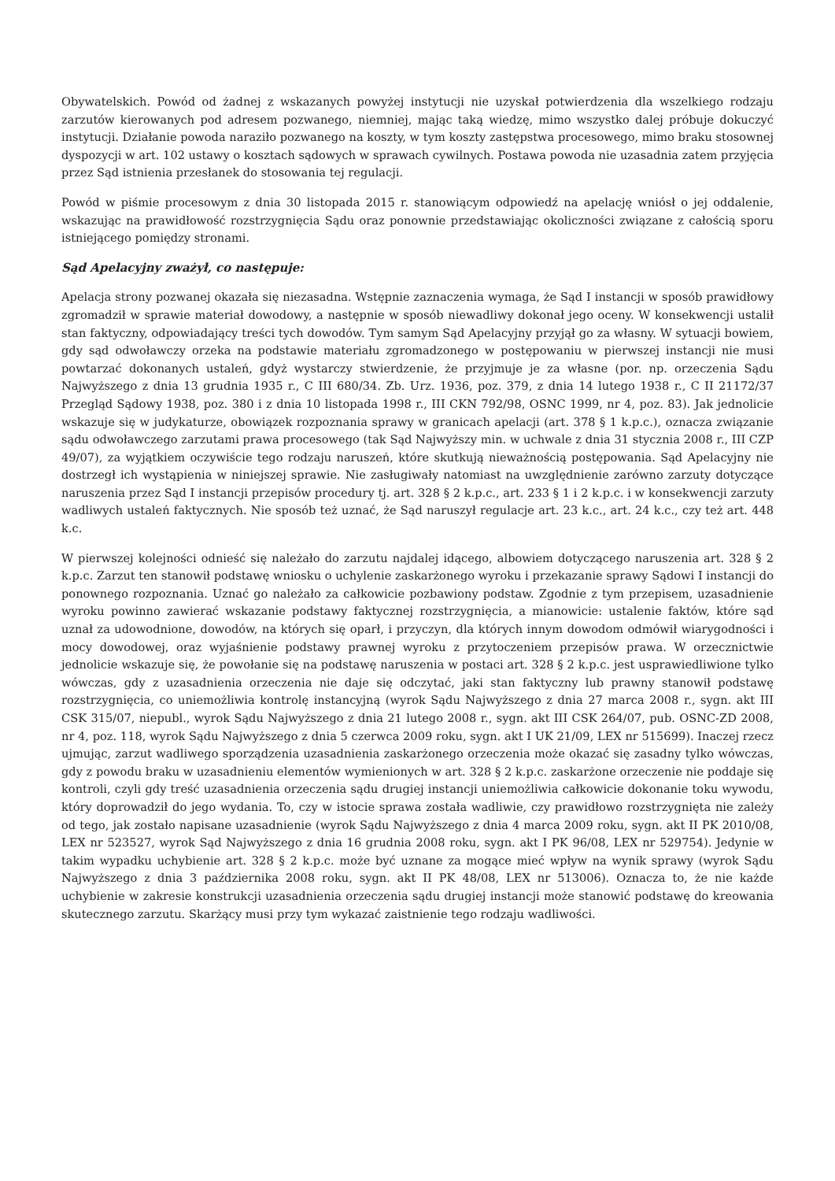Obywatelskich. Powód od żadnej z wskazanych powyżej instytucji nie uzyskał potwierdzenia dla wszelkiego rodzaju zarzutów kierowanych pod adresem pozwanego, niemniej, mając taką wiedzę, mimo wszystko dalej próbuje dokuczyć instytucji. Działanie powoda naraziło pozwanego na koszty, w tym koszty zastępstwa procesowego, mimo braku stosownej dyspozycji w art. 102 ustawy o kosztach sądowych w sprawach cywilnych. Postawa powoda nie uzasadnia zatem przyjęcia przez Sąd istnienia przesłanek do stosowania tej regulacji.
Powód w piśmie procesowym z dnia 30 listopada 2015 r. stanowiącym odpowiedź na apelację wniósł o jej oddalenie, wskazując na prawidłowość rozstrzygnięcia Sądu oraz ponownie przedstawiając okoliczności związane z całością sporu istniejącego pomiędzy stronami.
Sąd Apelacyjny zważył, co następuje:
Apelacja strony pozwanej okazała się niezasadna. Wstępnie zaznaczenia wymaga, że Sąd I instancji w sposób prawidłowy zgromadził w sprawie materiał dowodowy, a następnie w sposób niewadliwy dokonał jego oceny. W konsekwencji ustalił stan faktyczny, odpowiadający treści tych dowodów. Tym samym Sąd Apelacyjny przyjął go za własny. W sytuacji bowiem, gdy sąd odwoławczy orzeka na podstawie materiału zgromadzonego w postępowaniu w pierwszej instancji nie musi powtarzać dokonanych ustaleń, gdyż wystarczy stwierdzenie, że przyjmuje je za własne (por. np. orzeczenia Sądu Najwyższego z dnia 13 grudnia 1935 r., C III 680/34. Zb. Urz. 1936, poz. 379, z dnia 14 lutego 1938 r., C II 21172/37 Przegląd Sądowy 1938, poz. 380 i z dnia 10 listopada 1998 r., III CKN 792/98, OSNC 1999, nr 4, poz. 83). Jak jednolicie wskazuje się w judykaturze, obowiązek rozpoznania sprawy w granicach apelacji (art. 378 § 1 k.p.c.), oznacza związanie sądu odwoławczego zarzutami prawa procesowego (tak Sąd Najwyższy min. w uchwale z dnia 31 stycznia 2008 r., III CZP 49/07), za wyjątkiem oczywiście tego rodzaju naruszeń, które skutkują nieważnością postępowania. Sąd Apelacyjny nie dostrzegł ich wystąpienia w niniejszej sprawie. Nie zasługiwały natomiast na uwzględnienie zarówno zarzuty dotyczące naruszenia przez Sąd I instancji przepisów procedury tj. art. 328 § 2 k.p.c., art. 233 § 1 i 2 k.p.c. i w konsekwencji zarzuty wadliwych ustaleń faktycznych. Nie sposób też uznać, że Sąd naruszył regulacje art. 23 k.c., art. 24 k.c., czy też art. 448 k.c.
W pierwszej kolejności odnieść się należało do zarzutu najdalej idącego, albowiem dotyczącego naruszenia art. 328 § 2 k.p.c. Zarzut ten stanowił podstawę wniosku o uchylenie zaskarżonego wyroku i przekazanie sprawy Sądowi I instancji do ponownego rozpoznania. Uznać go należało za całkowicie pozbawiony podstaw. Zgodnie z tym przepisem, uzasadnienie wyroku powinno zawierać wskazanie podstawy faktycznej rozstrzygnięcia, a mianowicie: ustalenie faktów, które sąd uznał za udowodnione, dowodów, na których się oparł, i przyczyn, dla których innym dowodom odmówił wiarygodności i mocy dowodowej, oraz wyjaśnienie podstawy prawnej wyroku z przytoczeniem przepisów prawa. W orzecznictwie jednolicie wskazuje się, że powołanie się na podstawę naruszenia w postaci art. 328 § 2 k.p.c. jest usprawiedliwione tylko wówczas, gdy z uzasadnienia orzeczenia nie daje się odczytać, jaki stan faktyczny lub prawny stanowił podstawę rozstrzygnięcia, co uniemożliwia kontrolę instancyjną (wyrok Sądu Najwyższego z dnia 27 marca 2008 r., sygn. akt III CSK 315/07, niepubl., wyrok Sądu Najwyższego z dnia 21 lutego 2008 r., sygn. akt III CSK 264/07, pub. OSNC-ZD 2008, nr 4, poz. 118, wyrok Sądu Najwyższego z dnia 5 czerwca 2009 roku, sygn. akt I UK 21/09, LEX nr 515699). Inaczej rzecz ujmując, zarzut wadliwego sporządzenia uzasadnienia zaskarżonego orzeczenia może okazać się zasadny tylko wówczas, gdy z powodu braku w uzasadnieniu elementów wymienionych w art. 328 § 2 k.p.c. zaskarżone orzeczenie nie poddaje się kontroli, czyli gdy treść uzasadnienia orzeczenia sądu drugiej instancji uniemożliwia całkowicie dokonanie toku wywodu, który doprowadził do jego wydania. To, czy w istocie sprawa została wadliwie, czy prawidłowo rozstrzygnięta nie zależy od tego, jak zostało napisane uzasadnienie (wyrok Sądu Najwyższego z dnia 4 marca 2009 roku, sygn. akt II PK 2010/08, LEX nr 523527, wyrok Sąd Najwyższego z dnia 16 grudnia 2008 roku, sygn. akt I PK 96/08, LEX nr 529754). Jedynie w takim wypadku uchybienie art. 328 § 2 k.p.c. może być uznane za mogące mieć wpływ na wynik sprawy (wyrok Sądu Najwyższego z dnia 3 października 2008 roku, sygn. akt II PK 48/08, LEX nr 513006). Oznacza to, że nie każde uchybienie w zakresie konstrukcji uzasadnienia orzeczenia sądu drugiej instancji może stanowić podstawę do kreowania skutecznego zarzutu. Skarżący musi przy tym wykazać zaistnienie tego rodzaju wadliwości.